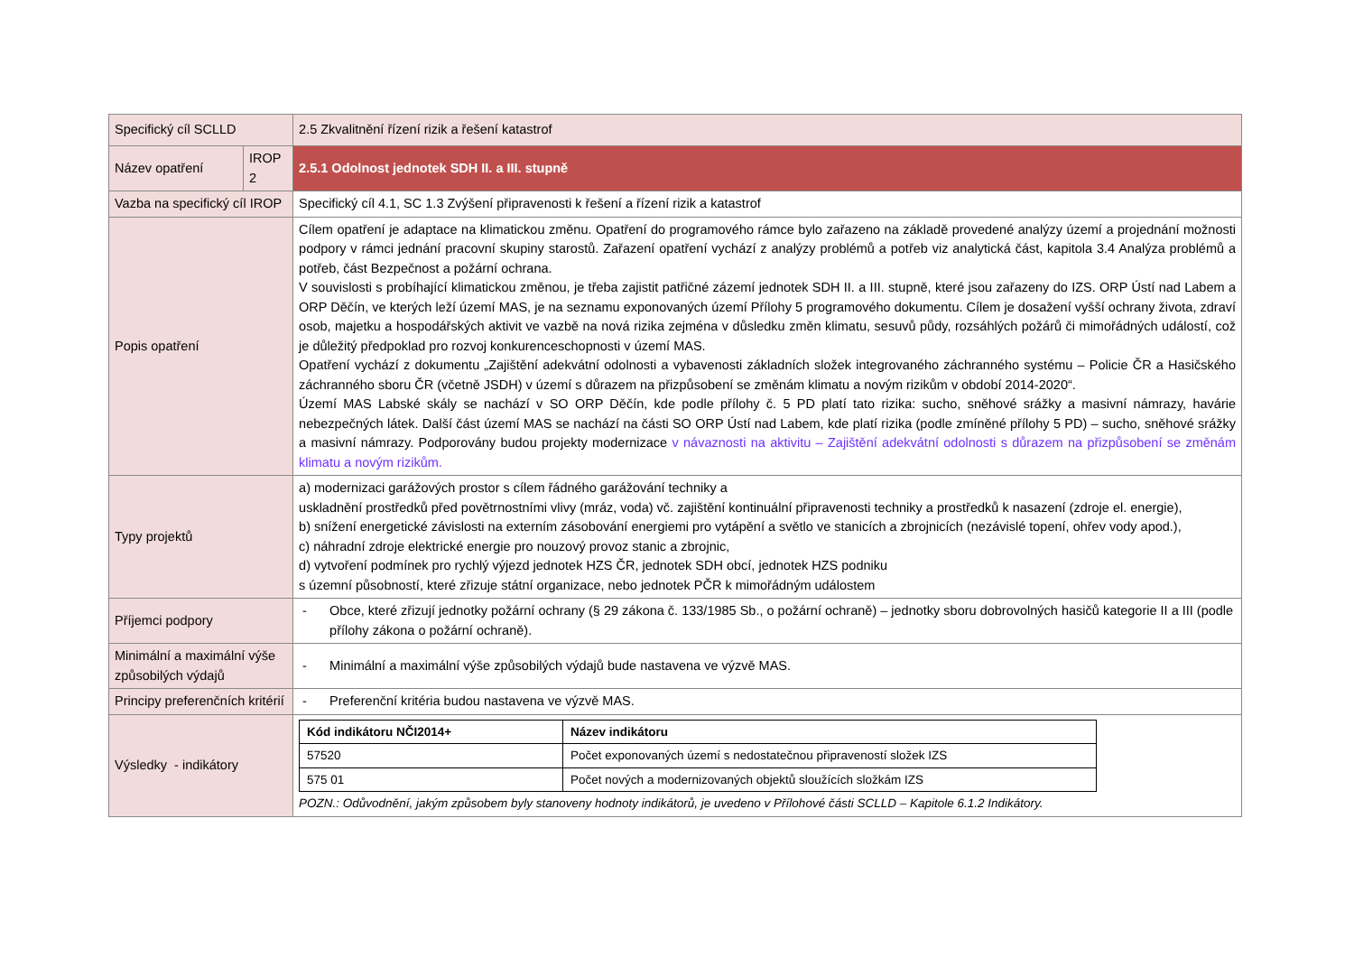| Specifický cíl SCLLD | | 2.5 Zkvalitnění řízení rizik a řešení katastrof |
| Název opatření | IROP 2 | 2.5.1 Odolnost jednotek SDH II. a III. stupně |
| Vazba na specifický cíl IROP | | Specifický cíl 4.1, SC 1.3 Zvýšení připravenosti k řešení a řízení rizik a katastrof |
| Popis opatření | | Cílem opatření je adaptace na klimatickou změnu. Opatření do programového rámce bylo zařazeno na základě provedené analýzy území a projednání možnosti podpory v rámci jednání pracovní skupiny starostů. Zařazení opatření vychází z analýzy problémů a potřeb viz analytická část, kapitola 3.4 Analýza problémů a potřeb, část Bezpečnost a požární ochrana. V souvislosti s probíhající klimatickou změnou, je třeba zajistit patřičné zázemí jednotek SDH II. a III. stupně, které jsou zařazeny do IZS. ORP Ústí nad Labem a ORP Děčín, ve kterých leží území MAS, je na seznamu exponovaných území Přílohy 5 programového dokumentu. Cílem je dosažení vyšší ochrany života, zdraví osob, majetku a hospodářských aktivit ve vazbě na nová rizika zejména v důsledku změn klimatu, sesuvů půdy, rozsáhlých požárů či mimořádných událostí, což je důležitý předpoklad pro rozvoj konkurenceschopnosti v území MAS. Opatření vychází z dokumentu „Zajištění adekvátní odolnosti a vybavenosti základních složek integrovaného záchranného systému – Policie ČR a Hasičského záchranného sboru ČR (včetně JSDH) v území s důrazem na přizpůsobení se změnám klimatu a novým rizikům v období 2014-2020“. Území MAS Labské skály se nachází v SO ORP Děčín, kde podle přílohy č. 5 PD platí tato rizika: sucho, sněhové srážky a masivní námrazy, havárie nebezpečných látek. Další část území MAS se nachází na části SO ORP Ústí nad Labem, kde platí rizika (podle zmíněné přílohy 5 PD) – sucho, sněhové srážky a masivní námrazy. Podporovány budou projekty modernizace v návaznosti na aktivitu – Zajištění adekvátní odolnosti s důrazem na přizpůsobení se změnám klimatu a novým rizikům. |
| Typy projektů | | a) modernizaci garážových prostor s cílem řádného garážování techniky a uskladnění prostředků před povětrnostními vlivy (mráz, voda) vč. zajištění kontinuální připravenosti techniky a prostředků k nasazení (zdroje el. energie), b) snížení energetické závislosti na externím zásobování energiemi pro vytápění a světlo ve stanicích a zbrojnicích (nezávislé topení, ohřev vody apod.), c) náhradní zdroje elektrické energie pro nouzový provoz stanic a zbrojnic, d) vytvoření podmínek pro rychlý výjezd jednotek HZS ČR, jednotek SDH obcí, jednotek HZS podniku s územní působností, které zřizuje státní organizace, nebo jednotek PČR k mimořádným událostem |
| Příjemci podpory | | - Obce, které zřizují jednotky požární ochrany (§ 29 zákona č. 133/1985 Sb., o požární ochraně) – jednotky sboru dobrovolných hasičů kategorie II a III (podle přílohy zákona o požární ochraně). |
| Minimální a maximální výše způsobilých výdajů | | - Minimální a maximální výše způsobilých výdajů bude nastavena ve výzvě MAS. |
| Principy preferenčních kritérií | | - Preferenční kritéria budou nastavena ve výzvě MAS. |
| Výsledky - indikátory | | / Kód indikátoru NČI2014+ / Název indikátoru / / --- / --- / / 57520 / Počet exponovaných území s nedostatečnou připraveností složek IZS / / 575 01 / Počet nových a modernizovaných objektů sloužících složkám IZS / POZN.: Odůvodnění, jakým způsobem byly stanoveny hodnoty indikátorů, je uvedeno v Přílohové části SCLLD – Kapitole 6.1.2 Indikátory. |